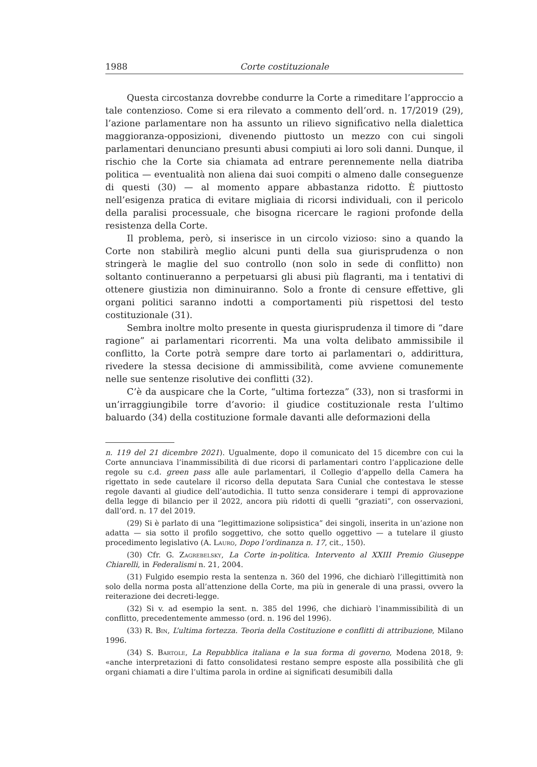1988 Corte costituzionale
Questa circostanza dovrebbe condurre la Corte a rimeditare l’approccio a tale contenzioso. Come si era rilevato a commento dell’ord. n. 17/2019 (29), l’azione parlamentare non ha assunto un rilievo significativo nella dialettica maggioranza-opposizioni, divenendo piuttosto un mezzo con cui singoli parlamentari denunciano presunti abusi compiuti ai loro soli danni. Dunque, il rischio che la Corte sia chiamata ad entrare perennemente nella diatriba politica — eventualità non aliena dai suoi compiti o almeno dalle conseguenze di questi (30) — al momento appare abbastanza ridotto. È piuttosto nell’esigenza pratica di evitare migliaia di ricorsi individuali, con il pericolo della paralisi processuale, che bisogna ricercare le ragioni profonde della resistenza della Corte.
Il problema, però, si inserisce in un circolo vizioso: sino a quando la Corte non stabilirà meglio alcuni punti della sua giurisprudenza o non stringerà le maglie del suo controllo (non solo in sede di conflitto) non soltanto continueranno a perpetuarsi gli abusi più flagranti, ma i tentativi di ottenere giustizia non diminuiranno. Solo a fronte di censure effettive, gli organi politici saranno indotti a comportamenti più rispettosi del testo costituzionale (31).
Sembra inoltre molto presente in questa giurisprudenza il timore di “dare ragione” ai parlamentari ricorrenti. Ma una volta delibato ammissibile il conflitto, la Corte potrà sempre dare torto ai parlamentari o, addirittura, rivedere la stessa decisione di ammissibilità, come avviene comunemente nelle sue sentenze risolutive dei conflitti (32).
C’è da auspicare che la Corte, “ultima fortezza” (33), non si trasformi in un’irraggiungibile torre d’avorio: il giudice costituzionale resta l’ultimo baluardo (34) della costituzione formale davanti alle deformazioni della
n. 119 del 21 dicembre 2021). Ugualmente, dopo il comunicato del 15 dicembre con cui la Corte annunciava l’inammissibilità di due ricorsi di parlamentari contro l’applicazione delle regole su c.d. green pass alle aule parlamentari, il Collegio d’appello della Camera ha rigettato in sede cautelare il ricorso della deputata Sara Cunial che contestava le stesse regole davanti al giudice dell’autodichia. Il tutto senza considerare i tempi di approvazione della legge di bilancio per il 2022, ancora più ridotti di quelli “graziati”, con osservazioni, dall’ord. n. 17 del 2019.
(29) Si è parlato di una “legittimazione solipsistica” dei singoli, inserita in un’azione non adatta — sia sotto il profilo soggettivo, che sotto quello oggettivo — a tutelare il giusto procedimento legislativo (A. Lauro, Dopo l’ordinanza n. 17, cit., 150).
(30) Cfr. G. Zagrebelsky, La Corte in-politica. Intervento al XXIII Premio Giuseppe Chiarelli, in Federalismi n. 21, 2004.
(31) Fulgido esempio resta la sentenza n. 360 del 1996, che dichiarò l’illegittimità non solo della norma posta all’attenzione della Corte, ma più in generale di una prassi, ovvero la reiterazione dei decreti-legge.
(32) Si v. ad esempio la sent. n. 385 del 1996, che dichiarò l’inammissibilità di un conflitto, precedentemente ammesso (ord. n. 196 del 1996).
(33) R. Bin, L’ultima fortezza. Teoria della Costituzione e conflitti di attribuzione, Milano 1996.
(34) S. Bartole, La Repubblica italiana e la sua forma di governo, Modena 2018, 9: «anche interpretazioni di fatto consolidatesi restano sempre esposte alla possibilità che gli organi chiamati a dire l’ultima parola in ordine ai significati desumibili dalla